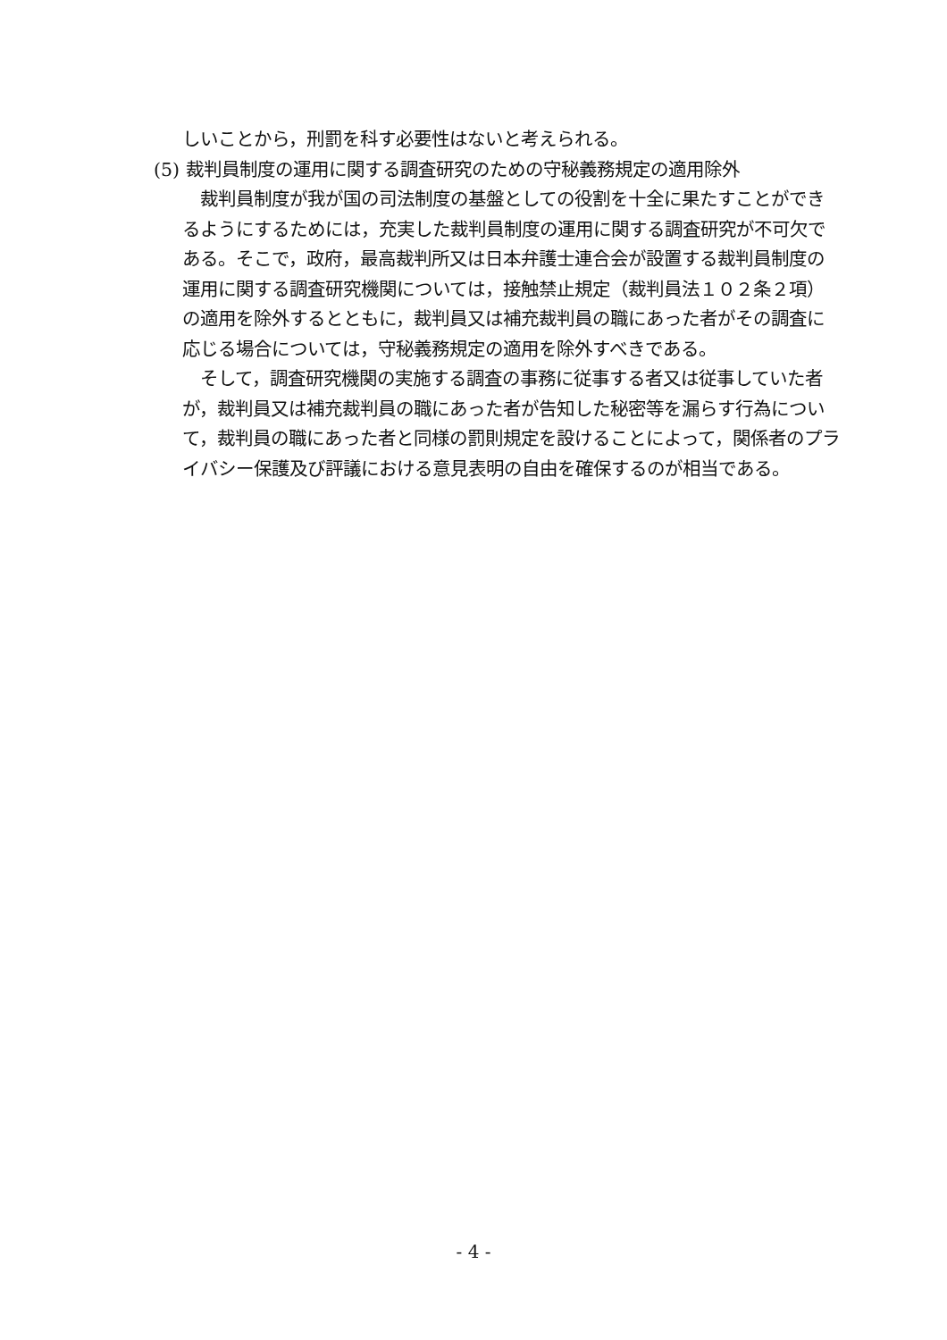しいことから，刑罰を科す必要性はないと考えられる。
(5) 裁判員制度の運用に関する調査研究のための守秘義務規定の適用除外
　裁判員制度が我が国の司法制度の基盤としての役割を十全に果たすことができるようにするためには，充実した裁判員制度の運用に関する調査研究が不可欠である。そこで，政府，最高裁判所又は日本弁護士連合会が設置する裁判員制度の運用に関する調査研究機関については，接触禁止規定（裁判員法１０２条２項）の適用を除外するとともに，裁判員又は補充裁判員の職にあった者がその調査に応じる場合については，守秘義務規定の適用を除外すべきである。
　そして，調査研究機関の実施する調査の事務に従事する者又は従事していた者が，裁判員又は補充裁判員の職にあった者が告知した秘密等を漏らす行為について，裁判員の職にあった者と同様の罰則規定を設けることによって，関係者のプライバシー保護及び評議における意見表明の自由を確保するのが相当である。
- 4 -